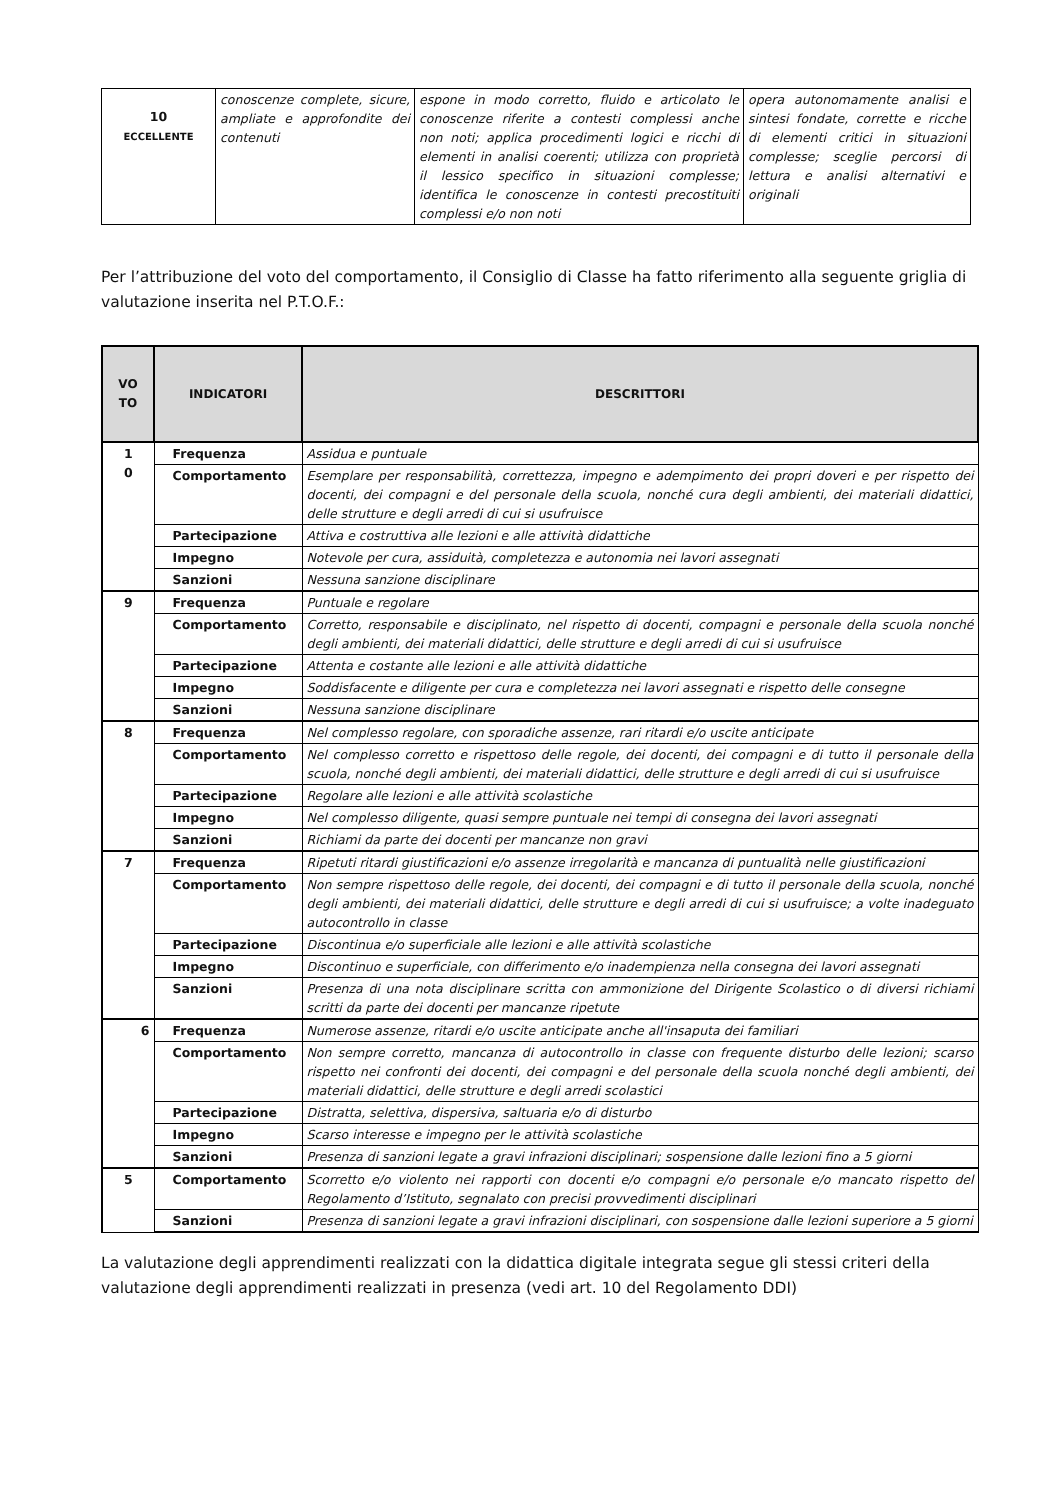| 10 ECCELLENTE | conoscenze complete, sicure, ampliate e approfondite dei contenuti | espone in modo corretto, fluido e articolato le conoscenze riferite a contesti complessi anche non noti; applica procedimenti logici e ricchi di elementi in analisi coerenti; utilizza con proprietà il lessico specifico in situazioni complesse; identifica le conoscenze in contesti precostituiti complessi e/o non noti | opera autonomamente analisi e sintesi fondate, corrette e ricche di elementi critici in situazioni complesse; sceglie percorsi di lettura e analisi alternativi e originali |
Per l’attribuzione del voto del comportamento, il Consiglio di Classe ha fatto riferimento alla seguente griglia di valutazione inserita nel P.T.O.F.:
| VO TO | INDICATORI | DESCRITTORI |
| --- | --- | --- |
| 1 0 | Frequenza | Assidua e puntuale |
| | Comportamento | Esemplare per responsabilità, correttezza, impegno e adempimento dei propri doveri e per rispetto dei docenti, dei compagni e del personale della scuola, nonché cura degli ambienti, dei materiali didattici, delle strutture e degli arredi di cui si usufruisce |
| | Partecipazione | Attiva e costruttiva alle lezioni e alle attività didattiche |
| | Impegno | Notevole per cura, assiduità, completezza e autonomia nei lavori assegnati |
| | Sanzioni | Nessuna sanzione disciplinare |
| 9 | Frequenza | Puntuale e regolare |
| | Comportamento | Corretto, responsabile e disciplinato, nel rispetto di docenti, compagni e personale della scuola nonché degli ambienti, dei materiali didattici, delle strutture e degli arredi di cui si usufruisce |
| | Partecipazione | Attenta e costante alle lezioni e alle attività didattiche |
| | Impegno | Soddisfacente e diligente per cura e completezza nei lavori assegnati e rispetto delle consegne |
| | Sanzioni | Nessuna sanzione disciplinare |
| 8 | Frequenza | Nel complesso regolare, con sporadiche assenze, rari ritardi e/o uscite anticipate |
| | Comportamento | Nel complesso corretto e rispettoso delle regole, dei docenti, dei compagni e di tutto il personale della scuola, nonché degli ambienti, dei materiali didattici, delle strutture e degli arredi di cui si usufruisce |
| | Partecipazione | Regolare alle lezioni e alle attività scolastiche |
| | Impegno | Nel complesso diligente, quasi sempre puntuale nei tempi di consegna dei lavori assegnati |
| | Sanzioni | Richiami da parte dei docenti per mancanze non gravi |
| 7 | Frequenza | Ripetuti ritardi giustificazioni e/o assenze irregolarità e mancanza di puntualità nelle giustificazioni |
| | Comportamento | Non sempre rispettoso delle regole, dei docenti, dei compagni e di tutto il personale della scuola, nonché degli ambienti, dei materiali didattici, delle strutture e degli arredi di cui si usufruisce; a volte inadeguato autocontrollo in classe |
| | Partecipazione | Discontinua e/o superficiale alle lezioni e alle attività scolastiche |
| | Impegno | Discontinuo e superficiale, con differimento e/o inadempienza nella consegna dei lavori assegnati |
| | Sanzioni | Presenza di una nota disciplinare scritta con ammonizione del Dirigente Scolastico o di diversi richiami scritti da parte dei docenti per mancanze ripetute |
| 6 | Frequenza | Numerose assenze, ritardi e/o uscite anticipate anche all'insaputa dei familiari |
| | Comportamento | Non sempre corretto, mancanza di autocontrollo in classe con frequente disturbo delle lezioni; scarso rispetto nei confronti dei docenti, dei compagni e del personale della scuola nonché degli ambienti, dei materiali didattici, delle strutture e degli arredi scolastici |
| | Partecipazione | Distratta, selettiva, dispersiva, saltuaria e/o di disturbo |
| | Impegno | Scarso interesse e impegno per le attività scolastiche |
| | Sanzioni | Presenza di sanzioni legate a gravi infrazioni disciplinari; sospensione dalle lezioni fino a 5 giorni |
| 5 | Comportamento | Scorretto e/o violento nei rapporti con docenti e/o compagni e/o personale e/o mancato rispetto del Regolamento d’Istituto, segnalato con precisi provvedimenti disciplinari |
| | Sanzioni | Presenza di sanzioni legate a gravi infrazioni disciplinari, con sospensione dalle lezioni superiore a 5 giorni |
La valutazione degli apprendimenti realizzati con la didattica digitale integrata segue gli stessi criteri della valutazione degli apprendimenti realizzati in presenza (vedi art. 10 del Regolamento DDI)